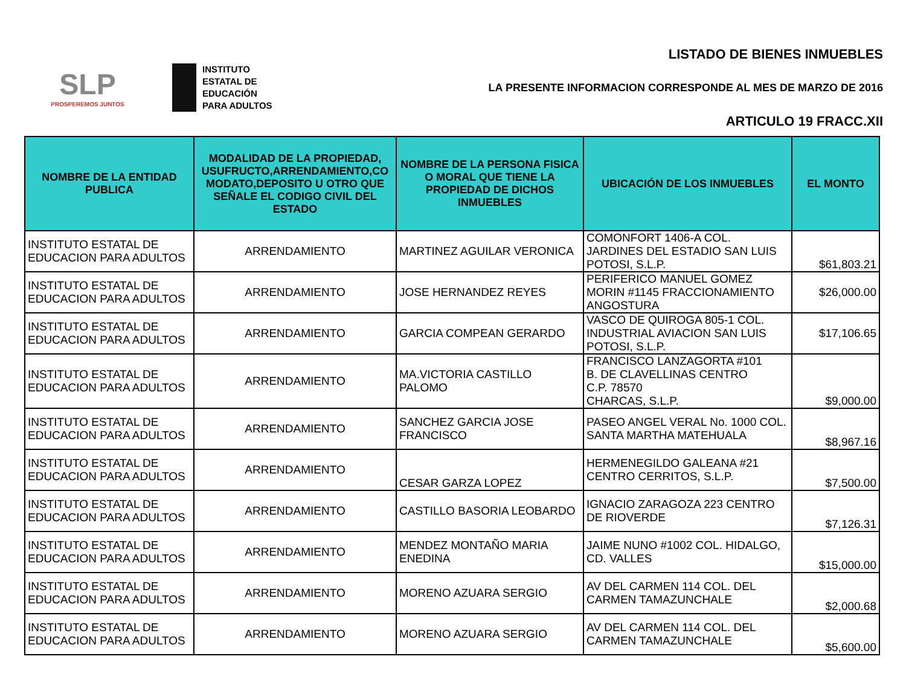SLP
PROSPEREMOS JUNTOS
INSTITUTO
ESTATAL DE
EDUCACIÓN
PARA ADULTOS
LISTADO DE BIENES INMUEBLES
LA PRESENTE INFORMACION CORRESPONDE AL MES DE MARZO DE 2016
ARTICULO 19 FRACC.XII
| NOMBRE DE LA ENTIDAD PUBLICA | MODALIDAD DE LA PROPIEDAD, USUFRUCTO,ARRENDAMIENTO,CO MODATO,DEPOSITO U OTRO QUE SEÑALE EL CODIGO CIVIL DEL ESTADO | NOMBRE DE LA PERSONA FISICA O MORAL QUE TIENE LA PROPIEDAD DE DICHOS INMUEBLES | UBICACIÓN DE LOS INMUEBLES | EL MONTO |
| --- | --- | --- | --- | --- |
| INSTITUTO ESTATAL DE EDUCACION PARA ADULTOS | ARRENDAMIENTO | MARTINEZ AGUILAR VERONICA | COMONFORT 1406-A COL. JARDINES DEL ESTADIO SAN LUIS POTOSI, S.L.P. | $61,803.21 |
| INSTITUTO ESTATAL DE EDUCACION PARA ADULTOS | ARRENDAMIENTO | JOSE HERNANDEZ REYES | PERIFERICO MANUEL GOMEZ MORIN #1145 FRACCIONAMIENTO ANGOSTURA | $26,000.00 |
| INSTITUTO ESTATAL DE EDUCACION PARA ADULTOS | ARRENDAMIENTO | GARCIA COMPEAN GERARDO | VASCO DE QUIROGA 805-1 COL. INDUSTRIAL AVIACION SAN LUIS POTOSI, S.L.P. | $17,106.65 |
| INSTITUTO ESTATAL DE EDUCACION PARA ADULTOS | ARRENDAMIENTO | MA.VICTORIA CASTILLO PALOMO | FRANCISCO LANZAGORTA #101 B. DE CLAVELLINAS CENTRO C.P. 78570 CHARCAS, S.L.P. | $9,000.00 |
| INSTITUTO ESTATAL DE EDUCACION PARA ADULTOS | ARRENDAMIENTO | SANCHEZ GARCIA JOSE FRANCISCO | PASEO ANGEL VERAL No. 1000 COL. SANTA MARTHA MATEHUALA | $8,967.16 |
| INSTITUTO ESTATAL DE EDUCACION PARA ADULTOS | ARRENDAMIENTO | CESAR GARZA LOPEZ | HERMENEGILDO GALEANA #21 CENTRO CERRITOS, S.L.P. | $7,500.00 |
| INSTITUTO ESTATAL DE EDUCACION PARA ADULTOS | ARRENDAMIENTO | CASTILLO BASORIA LEOBARDO | IGNACIO ZARAGOZA 223 CENTRO DE RIOVERDE | $7,126.31 |
| INSTITUTO ESTATAL DE EDUCACION PARA ADULTOS | ARRENDAMIENTO | MENDEZ MONTAÑO MARIA ENEDINA | JAIME NUNO #1002 COL. HIDALGO, CD. VALLES | $15,000.00 |
| INSTITUTO ESTATAL DE EDUCACION PARA ADULTOS | ARRENDAMIENTO | MORENO AZUARA SERGIO | AV DEL CARMEN 114 COL. DEL CARMEN TAMAZUNCHALE | $2,000.68 |
| INSTITUTO ESTATAL DE EDUCACION PARA ADULTOS | ARRENDAMIENTO | MORENO AZUARA SERGIO | AV DEL CARMEN 114 COL. DEL CARMEN TAMAZUNCHALE | $5,600.00 |